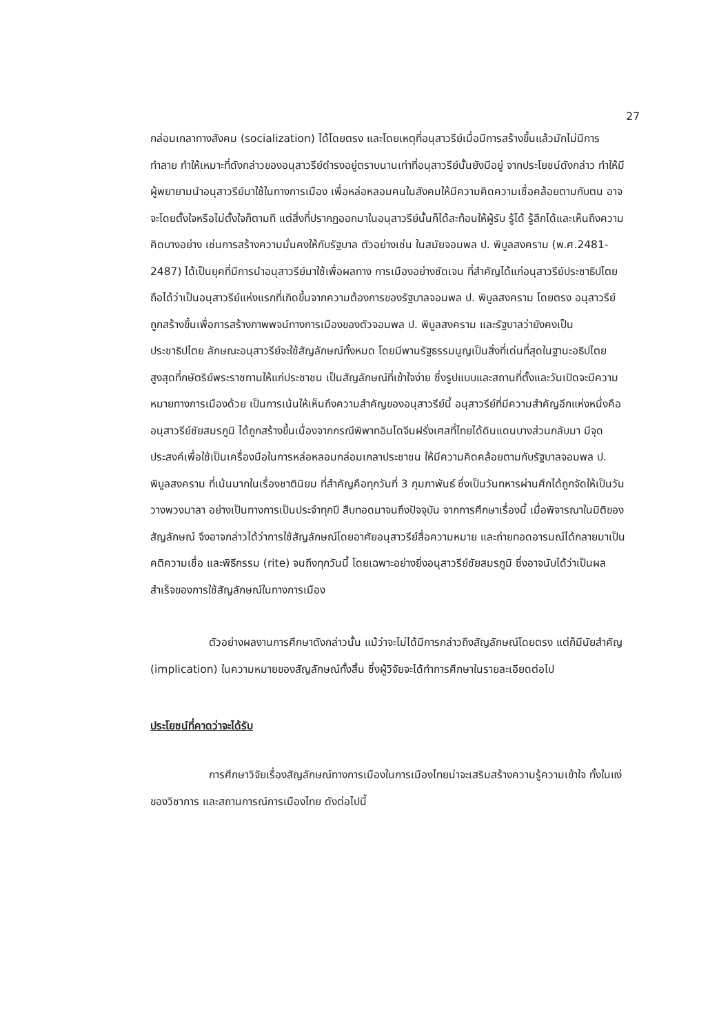27
กล่อมเกลาทางสังคม (socialization) ได้โดยตรง และโดยเหตุที่อนุสาวรีย์เมื่อมีการสร้างขึ้นแล้วมักไม่มีการทำลาย ทำให้เหมาะที่ดังกล่าวของอนุสาวรีย์ดำรงอยู่ตราบนานเท่าที่อนุสาวรีย์นั้นยังมีอยู่ จากประโยชน์ดังกล่าว ทำให้มีผู้พยายามนำอนุสาวรีย์มาใช้ในทางการเมือง เพื่อหล่อหลอมคนในสังคมให้มีความคิดความเชื่อคล้อยตามกับตน อาจจะโดยตั้งใจหรือไม่ตั้งใจก็ตามที แต่สิ่งที่ปรากฏออกมาในอนุสาวรีย์นั้นก็ได้สะท้อนให้ผู้รับ รู้ได้ รู้สึกได้และเห็นถึงความคิดบางอย่าง เช่นการสร้างความมั่นคงให้กับรัฐบาล ตัวอย่างเช่น ในสมัยจอมพล ป. พิบูลสงคราม (พ.ศ.2481-2487) ได้เป็นยุคที่มีการนำอนุสาวรีย์มาใช้เพื่อผลทาง การเมืองอย่างชัดเจน ที่สำคัญได้แก่อนุสาวรีย์ประชาธิปไตย ถือได้ว่าเป็นอนุสาวรีย์แห่งแรกที่เกิดขึ้นจากความต้องการของรัฐบาลจอมพล ป. พิบูลสงคราม โดยตรง อนุสาวรีย์ถูกสร้างขึ้นเพื่อการสร้างภาพพจน์ทางการเมืองของตัวจอมพล ป. พิบูลสงคราม และรัฐบาลว่ายังคงเป็นประชาธิปไตย ลักษณะอนุสาวรีย์จะใช้สัญลักษณ์ทั้งหมด โดยมีพานรัฐธรรมนูญเป็นสิ่งที่เด่นที่สุดในฐานะอธิปไตยสูงสุดที่กษัตริย์พระราชทานให้แก่ประชาชน เป็นสัญลักษณ์ที่เข้าใจง่าย ซึ่งรูปแบบและสถานที่ตั้งและวันเปิดจะมีความหมายทางการเมืองด้วย เป็นการเน้นให้เห็นถึงความสำคัญของอนุสาวรีย์นี้ อนุสาวรีย์ที่มีความสำคัญอีกแห่งหนึ่งคือ อนุสาวรีย์ชัยสมรภูมิ ได้ถูกสร้างขึ้นเนื่องจากกรณีพิพาทอินโดจีนฝรั่งเศสที่ไทยได้ดินแดนบางส่วนกลับมา มีจุดประสงค์เพื่อใช้เป็นเครื่องมือในการหล่อหลอมกล่อมเกลาประชาชน ให้มีความคิดคล้อยตามกับรัฐบาลจอมพล ป. พิบูลสงคราม ที่เน้นมากในเรื่องชาตินิยม ที่สำคัญคือทุกวันที่ 3 กุมภาพันธ์ ซึ่งเป็นวันทหารผ่านศึกได้ถูกจัดให้เป็นวันวางพวงมาลา อย่างเป็นทางการเป็นประจำทุกปี สืบทอดมาจนถึงปัจจุบัน จากการศึกษาเรื่องนี้ เมื่อพิจารณาในมิติของสัญลักษณ์ จึงอาจกล่าวได้ว่าการใช้สัญลักษณ์โดยอาศัยอนุสาวรีย์สื่อความหมาย และถ่ายทอดอารมณ์ได้กลายมาเป็นคติความเชื่อ และพิธีกรรม (rite) จนถึงทุกวันนี้ โดยเฉพาะอย่างยิ่งอนุสาวรีย์ชัยสมรภูมิ ซึ่งอาจนับได้ว่าเป็นผลสำเร็จของการใช้สัญลักษณ์ในทางการเมือง
ตัวอย่างผลงานการศึกษาดังกล่าวนั้น แม้ว่าจะไม่ได้มีการกล่าวถึงสัญลักษณ์โดยตรง แต่ก็มีนัยสำคัญ (implication) ในความหมายของสัญลักษณ์ทั้งสิ้น ซึ่งผู้วิจัยจะได้ทำการศึกษาในรายละเอียดต่อไป
ประโยชน์ที่คาดว่าจะได้รับ
การศึกษาวิจัยเรื่องสัญลักษณ์ทางการเมืองในการเมืองไทยน่าจะเสริมสร้างความรู้ความเข้าใจ ทั้งในแง่ของวิชาการ และสถานการณ์การเมืองไทย ดังต่อไปนี้